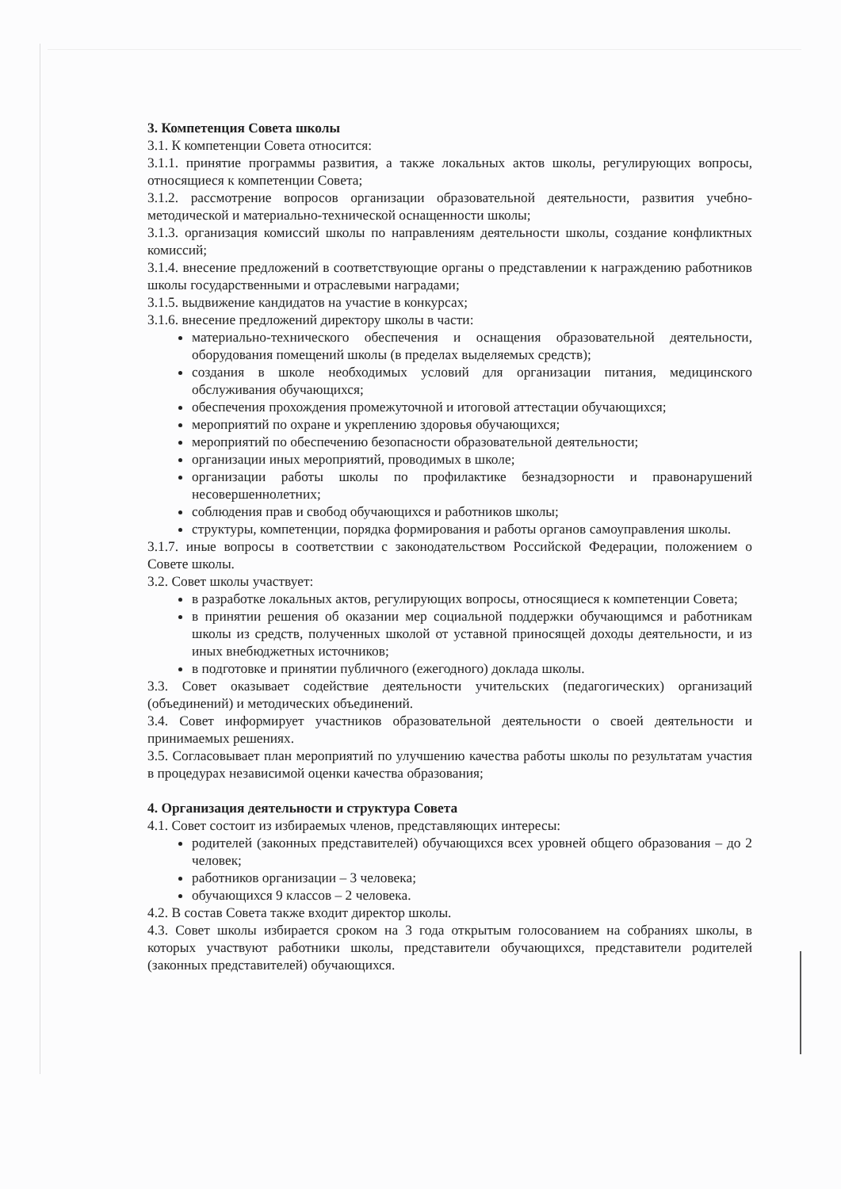3. Компетенция Совета школы
3.1. К компетенции Совета относится:
3.1.1. принятие программы развития, а также локальных актов школы, регулирующих вопросы, относящиеся к компетенции Совета;
3.1.2. рассмотрение вопросов организации образовательной деятельности, развития учебно-методической и материально-технической оснащенности школы;
3.1.3. организация комиссий школы по направлениям деятельности школы, создание конфликтных комиссий;
3.1.4. внесение предложений в соответствующие органы о представлении к награждению работников школы государственными и отраслевыми наградами;
3.1.5. выдвижение кандидатов на участие в конкурсах;
3.1.6. внесение предложений директору школы в части:
материально-технического обеспечения и оснащения образовательной деятельности, оборудования помещений школы (в пределах выделяемых средств);
создания в школе необходимых условий для организации питания, медицинского обслуживания обучающихся;
обеспечения прохождения промежуточной и итоговой аттестации обучающихся;
мероприятий по охране и укреплению здоровья обучающихся;
мероприятий по обеспечению безопасности образовательной деятельности;
организации иных мероприятий, проводимых в школе;
организации работы школы по профилактике безнадзорности и правонарушений несовершеннолетних;
соблюдения прав и свобод обучающихся и работников школы;
структуры, компетенции, порядка формирования и работы органов самоуправления школы.
3.1.7. иные вопросы в соответствии с законодательством Российской Федерации, положением о Совете школы.
3.2. Совет школы участвует:
в разработке локальных актов, регулирующих вопросы, относящиеся к компетенции Совета;
в принятии решения об оказании мер социальной поддержки обучающимся и работникам школы из средств, полученных школой от уставной приносящей доходы деятельности, и из иных внебюджетных источников;
в подготовке и принятии публичного (ежегодного) доклада школы.
3.3. Совет оказывает содействие деятельности учительских (педагогических) организаций (объединений) и методических объединений.
3.4. Совет информирует участников образовательной деятельности о своей деятельности и принимаемых решениях.
3.5. Согласовывает план мероприятий по улучшению качества работы школы по результатам участия в процедурах независимой оценки качества образования;
4. Организация деятельности и структура Совета
4.1. Совет состоит из избираемых членов, представляющих интересы:
родителей (законных представителей) обучающихся всех уровней общего образования – до 2 человек;
работников организации – 3 человека;
обучающихся 9 классов – 2 человека.
4.2. В состав Совета также входит директор школы.
4.3. Совет школы избирается сроком на 3 года открытым голосованием на собраниях школы, в которых участвуют работники школы, представители обучающихся, представители родителей (законных представителей) обучающихся.